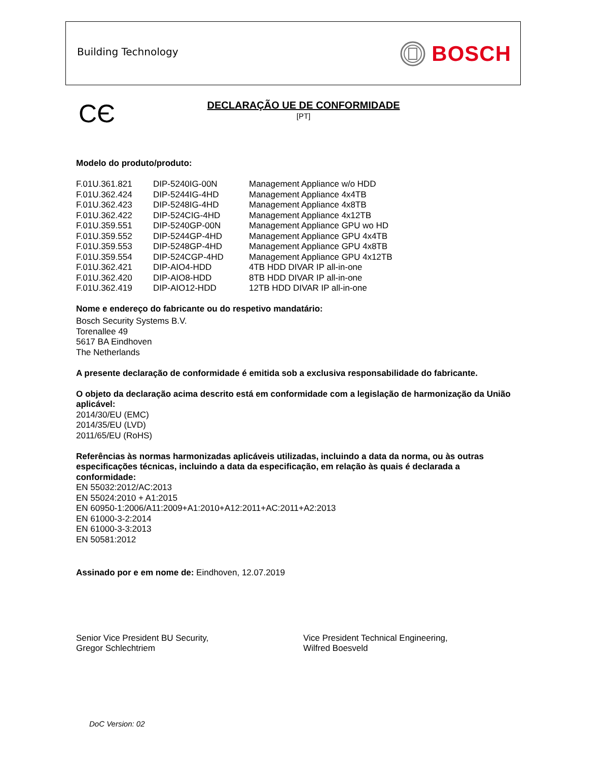Building Technology BOSCH
CЄ
DECLARAÇÃO UE DE CONFORMIDADE
[PT]
Modelo do produto/produto:
| F.01U.361.821 | DIP-5240IG-00N | Management Appliance w/o HDD |
| F.01U.362.424 | DIP-5244IG-4HD | Management Appliance 4x4TB |
| F.01U.362.423 | DIP-5248IG-4HD | Management Appliance 4x8TB |
| F.01U.362.422 | DIP-524CIG-4HD | Management Appliance 4x12TB |
| F.01U.359.551 | DIP-5240GP-00N | Management Appliance GPU wo HD |
| F.01U.359.552 | DIP-5244GP-4HD | Management Appliance GPU 4x4TB |
| F.01U.359.553 | DIP-5248GP-4HD | Management Appliance GPU 4x8TB |
| F.01U.359.554 | DIP-524CGP-4HD | Management Appliance GPU 4x12TB |
| F.01U.362.421 | DIP-AIO4-HDD | 4TB HDD DIVAR IP all-in-one |
| F.01U.362.420 | DIP-AIO8-HDD | 8TB HDD DIVAR IP all-in-one |
| F.01U.362.419 | DIP-AIO12-HDD | 12TB HDD DIVAR IP all-in-one |
Nome e endereço do fabricante ou do respetivo mandatário:
Bosch Security Systems B.V.
Torenallee 49
5617 BA Eindhoven
The Netherlands
A presente declaração de conformidade é emitida sob a exclusiva responsabilidade do fabricante.
O objeto da declaração acima descrito está em conformidade com a legislação de harmonização da União aplicável:
2014/30/EU (EMC)
2014/35/EU (LVD)
2011/65/EU (RoHS)
Referências às normas harmonizadas aplicáveis utilizadas, incluindo a data da norma, ou às outras especificações técnicas, incluindo a data da especificação, em relação às quais é declarada a conformidade:
EN 55032:2012/AC:2013
EN 55024:2010 + A1:2015
EN 60950-1:2006/A11:2009+A1:2010+A12:2011+AC:2011+A2:2013
EN 61000-3-2:2014
EN 61000-3-3:2013
EN 50581:2012
Assinado por e em nome de: Eindhoven, 12.07.2019
Senior Vice President BU Security,
Gregor Schlechtriem
Vice President Technical Engineering,
Wilfred Boesveld
DoC Version: 02